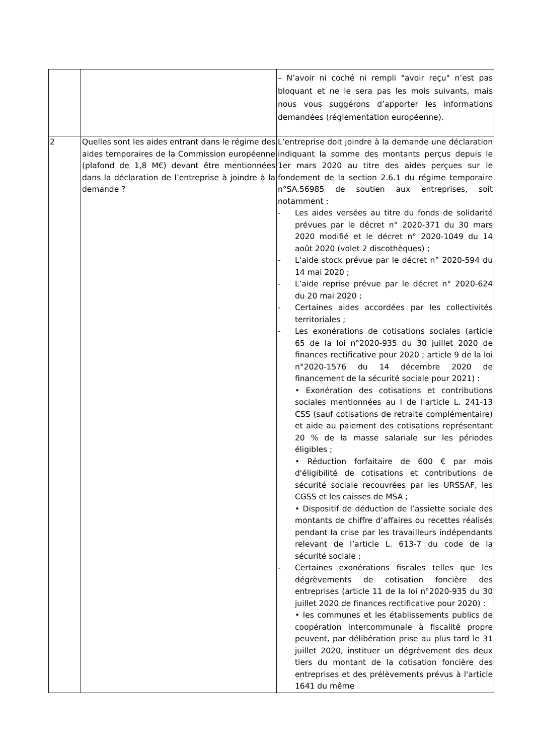| | | – N’avoir ni coché ni rempli "avoir reçu" n’est pas bloquant et ne le sera pas les mois suivants, mais nous vous suggérons d’apporter les informations demandées (réglementation européenne). |
| 2 | Quelles sont les aides entrant dans le régime des aides temporaires de la Commission européenne (plafond de 1,8 M€) devant être mentionnées dans la déclaration de l’entreprise à joindre à la demande ? | L’entreprise doit joindre à la demande une déclaration indiquant la somme des montants perçus depuis le 1er mars 2020 au titre des aides perçues sur le fondement de la section 2.6.1 du régime temporaire n°SA.56985 de soutien aux entreprises, soit notamment : - Les aides versées au titre du fonds de solidarité prévues par le décret n° 2020-371 du 30 mars 2020 modifié et le décret n° 2020-1049 du 14 août 2020 (volet 2 discothèques) ; - L’aide stock prévue par le décret n° 2020-594 du 14 mai 2020 ; - L’aide reprise prévue par le décret n° 2020-624 du 20 mai 2020 ; - Certaines aides accordées par les collectivités territoriales ; - Les exonérations de cotisations sociales (article 65 de la loi n°2020-935 du 30 juillet 2020 de finances rectificative pour 2020 ; article 9 de la loi n°2020-1576 du 14 décembre 2020 de financement de la sécurité sociale pour 2021) : • Exonération des cotisations et contributions sociales mentionnées au I de l'article L. 241-13 CSS (sauf cotisations de retraite complémentaire) et aide au paiement des cotisations représentant 20 % de la masse salariale sur les périodes éligibles ; • Réduction forfaitaire de 600 € par mois d'éligibilité de cotisations et contributions de sécurité sociale recouvrées par les URSSAF, les CGSS et les caisses de MSA ; • Dispositif de déduction de l’assiette sociale des montants de chiffre d’affaires ou recettes réalisés pendant la crise par les travailleurs indépendants relevant de l’article L. 613-7 du code de la sécurité sociale ; - Certaines exonérations fiscales telles que les dégrèvements de cotisation foncière des entreprises (article 11 de la loi n°2020-935 du 30 juillet 2020 de finances rectificative pour 2020) : • les communes et les établissements publics de coopération intercommunale à fiscalité propre peuvent, par délibération prise au plus tard le 31 juillet 2020, instituer un dégrèvement des deux tiers du montant de la cotisation foncière des entreprises et des prélèvements prévus à l'article 1641 du même |